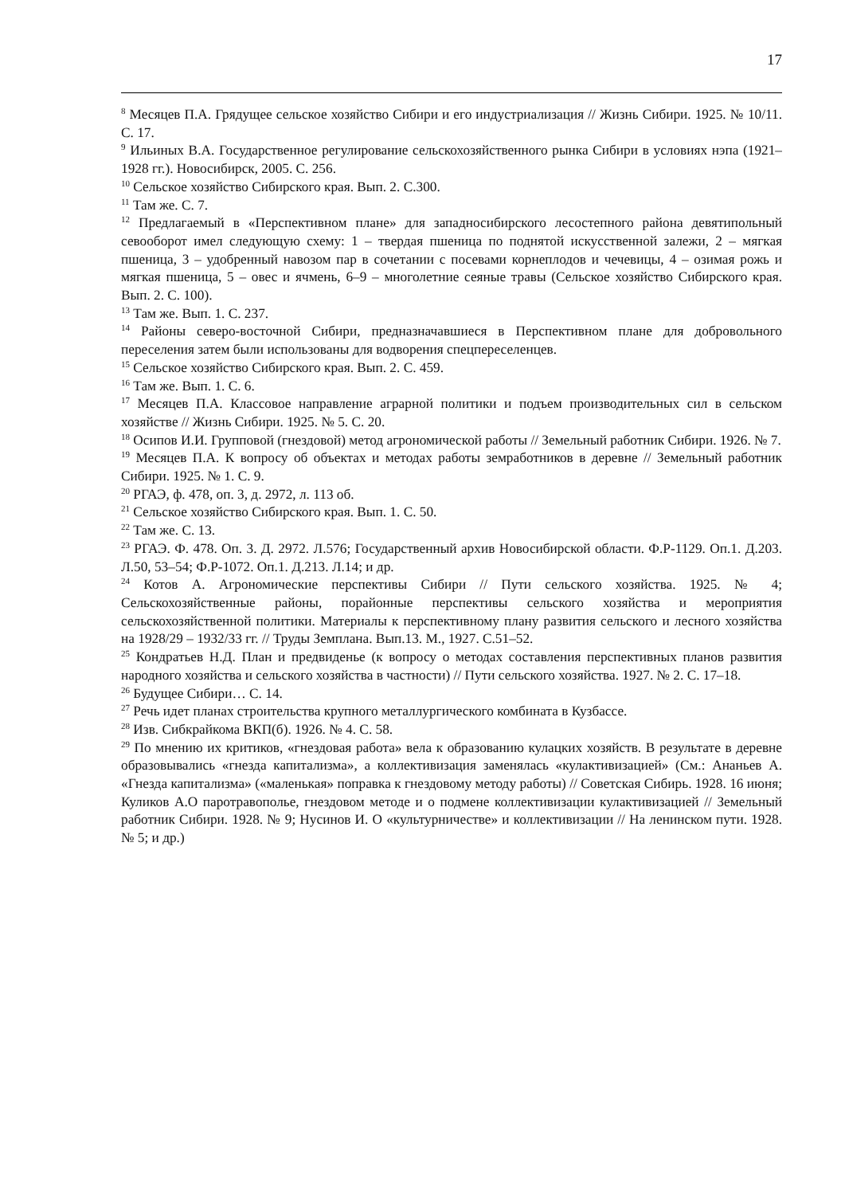17
<sup>8</sup> Месяцев П.А. Грядущее сельское хозяйство Сибири и его индустриализация // Жизнь Сибири. 1925. № 10/11. С. 17.
<sup>9</sup> Ильиных В.А. Государственное регулирование сельскохозяйственного рынка Сибири в условиях нэпа (1921–1928 гг.). Новосибирск, 2005. С. 256.
<sup>10</sup> Сельское хозяйство Сибирского края. Вып. 2. С.300.
<sup>11</sup> Там же. С. 7.
<sup>12</sup> Предлагаемый в «Перспективном плане» для западносибирского лесостепного района девятипольный севооборот имел следующую схему: 1 – твердая пшеница по поднятой искусственной залежи, 2 – мягкая пшеница, 3 – удобренный навозом пар в сочетании с посевами корнеплодов и чечевицы, 4 – озимая рожь и мягкая пшеница, 5 – овес и ячмень, 6–9 – многолетние сеяные травы (Сельское хозяйство Сибирского края. Вып. 2. С. 100).
<sup>13</sup> Там же. Вып. 1. С. 237.
<sup>14</sup> Районы северо-восточной Сибири, предназначавшиеся в Перспективном плане для добровольного переселения затем были использованы для водворения спецпереселенцев.
<sup>15</sup> Сельское хозяйство Сибирского края. Вып. 2. С. 459.
<sup>16</sup> Там же. Вып. 1. С. 6.
<sup>17</sup> Месяцев П.А. Классовое направление аграрной политики и подъем производительных сил в сельском хозяйстве // Жизнь Сибири. 1925. № 5. С. 20.
<sup>18</sup> Осипов И.И. Групповой (гнездовой) метод агрономической работы // Земельный работник Сибири. 1926. № 7.
<sup>19</sup> Месяцев П.А. К вопросу об объектах и методах работы земработников в деревне // Земельный работник Сибири. 1925. № 1. С. 9.
<sup>20</sup> РГАЭ, ф. 478, оп. 3, д. 2972, л. 113 об.
<sup>21</sup> Сельское хозяйство Сибирского края. Вып. 1. С. 50.
<sup>22</sup> Там же. С. 13.
<sup>23</sup> РГАЭ. Ф. 478. Оп. 3. Д. 2972. Л.576; Государственный архив Новосибирской области. Ф.Р-1129. Оп.1. Д.203. Л.50, 53–54; Ф.Р-1072. Оп.1. Д.213. Л.14; и др.
<sup>24</sup> Котов А. Агрономические перспективы Сибири // Пути сельского хозяйства. 1925. № 4; Сельскохозяйственные районы, порайонные перспективы сельского хозяйства и мероприятия сельскохозяйственной политики. Материалы к перспективному плану развития сельского и лесного хозяйства на 1928/29 – 1932/33 гг. // Труды Земплана. Вып.13. М., 1927. С.51–52.
<sup>25</sup> Кондратьев Н.Д. План и предвиденье (к вопросу о методах составления перспективных планов развития народного хозяйства и сельского хозяйства в частности) // Пути сельского хозяйства. 1927. № 2. С. 17–18.
<sup>26</sup> Будущее Сибири… С. 14.
<sup>27</sup> Речь идет планах строительства крупного металлургического комбината в Кузбассе.
<sup>28</sup> Изв. Сибкрайкома ВКП(б). 1926. № 4. С. 58.
<sup>29</sup> По мнению их критиков, «гнездовая работа» вела к образованию кулацких хозяйств. В результате в деревне образовывались «гнезда капитализма», а коллективизация заменялась «кулактивизацией» (См.: Ананьев А. «Гнезда капитализма» («маленькая» поправка к гнездовому методу работы) // Советская Сибирь. 1928. 16 июня; Куликов А.О паротравополье, гнездовом методе и о подмене коллективизации кулактивизацией // Земельный работник Сибири. 1928. № 9; Нусинов И. О «культурничестве» и коллективизации // На ленинском пути. 1928. № 5; и др.)